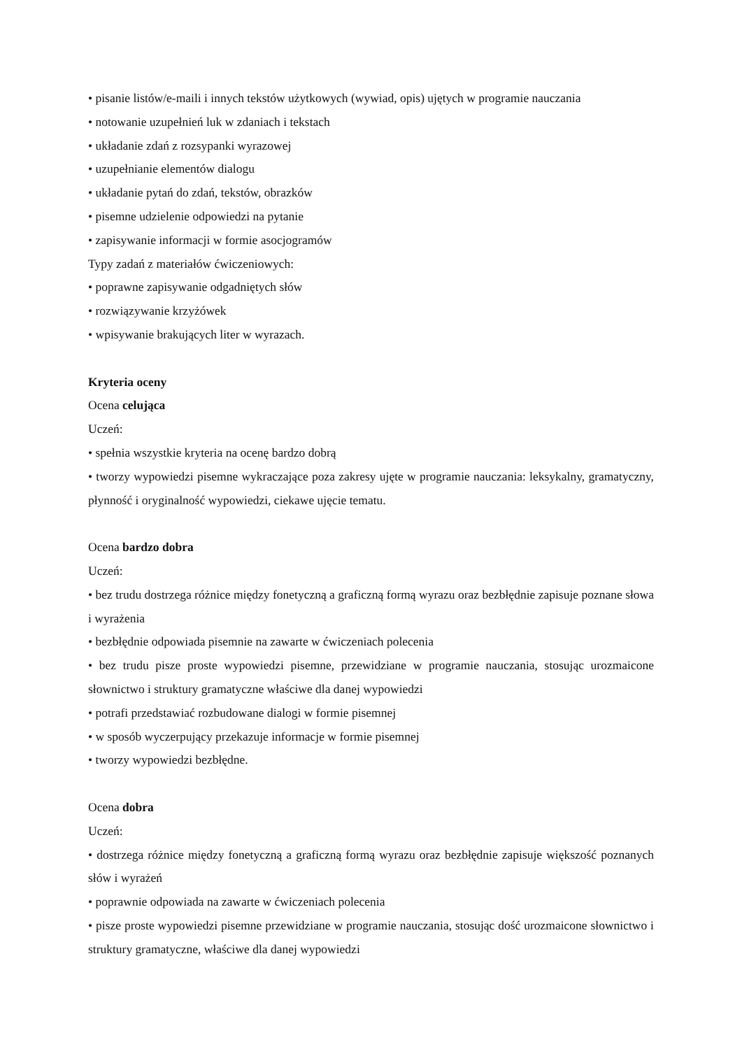• pisanie listów/e-maili i innych tekstów użytkowych (wywiad, opis) ujętych w programie nauczania
• notowanie uzupełnień luk w zdaniach i tekstach
• układanie zdań z rozsypanki wyrazowej
• uzupełnianie elementów dialogu
• układanie pytań do zdań, tekstów, obrazków
• pisemne udzielenie odpowiedzi na pytanie
• zapisywanie informacji w formie asocjogramów
Typy zadań z materiałów ćwiczeniowych:
• poprawne zapisywanie odgadniętych słów
• rozwiązywanie krzyżówek
• wpisywanie brakujących liter w wyrazach.
Kryteria oceny
Ocena celująca
Uczeń:
• spełnia wszystkie kryteria na ocenę bardzo dobrą
• tworzy wypowiedzi pisemne wykraczające poza zakresy ujęte w programie nauczania: leksykalny, gramatyczny, płynność i oryginalność wypowiedzi, ciekawe ujęcie tematu.
Ocena bardzo dobra
Uczeń:
• bez trudu dostrzega różnice między fonetyczną a graficzną formą wyrazu oraz bezbłędnie zapisuje poznane słowa i wyrażenia
• bezbłędnie odpowiada pisemnie na zawarte w ćwiczeniach polecenia
• bez trudu pisze proste wypowiedzi pisemne, przewidziane w programie nauczania, stosując urozmaicone słownictwo i struktury gramatyczne właściwe dla danej wypowiedzi
• potrafi przedstawiać rozbudowane dialogi w formie pisemnej
• w sposób wyczerpujący przekazuje informacje w formie pisemnej
• tworzy wypowiedzi bezbłędne.
Ocena dobra
Uczeń:
• dostrzega różnice między fonetyczną a graficzną formą wyrazu oraz bezbłędnie zapisuje większość poznanych słów i wyrażeń
• poprawnie odpowiada na zawarte w ćwiczeniach polecenia
• pisze proste wypowiedzi pisemne przewidziane w programie nauczania, stosując dość urozmaicone słownictwo i struktury gramatyczne, właściwe dla danej wypowiedzi